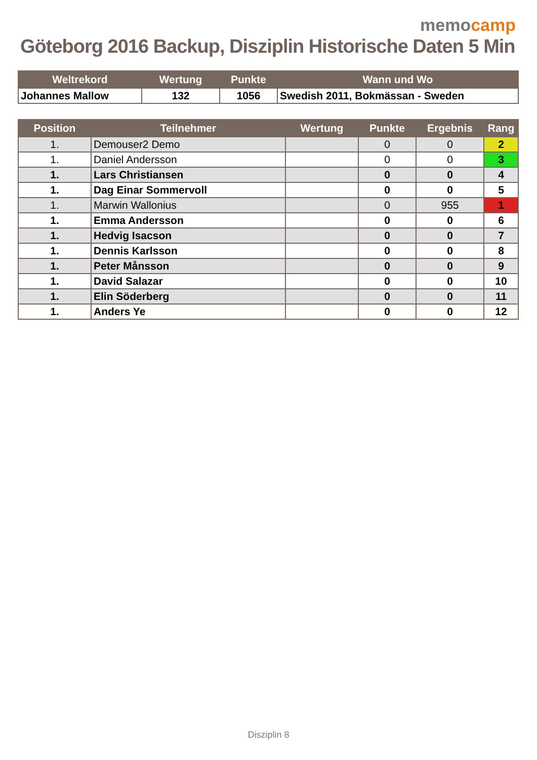memocamp
Göteborg 2016 Backup, Disziplin Historische Daten 5 Min
| Weltrekord | Wertung | Punkte | Wann und Wo |
| --- | --- | --- | --- |
| Johannes Mallow | 132 | 1056 | Swedish 2011, Bokmässan - Sweden |
| Position | Teilnehmer | Wertung | Punkte | Ergebnis | Rang |
| --- | --- | --- | --- | --- | --- |
| 1. | Demouser2 Demo | | 0 | 0 | 2 |
| 1. | Daniel Andersson | | 0 | 0 | 3 |
| 1. | Lars Christiansen | | 0 | 0 | 4 |
| 1. | Dag Einar Sommervoll | | 0 | 0 | 5 |
| 1. | Marwin Wallonius | | 0 | 955 | 1 |
| 1. | Emma Andersson | | 0 | 0 | 6 |
| 1. | Hedvig Isacson | | 0 | 0 | 7 |
| 1. | Dennis Karlsson | | 0 | 0 | 8 |
| 1. | Peter Månsson | | 0 | 0 | 9 |
| 1. | David Salazar | | 0 | 0 | 10 |
| 1. | Elin Söderberg | | 0 | 0 | 11 |
| 1. | Anders Ye | | 0 | 0 | 12 |
Disziplin 8